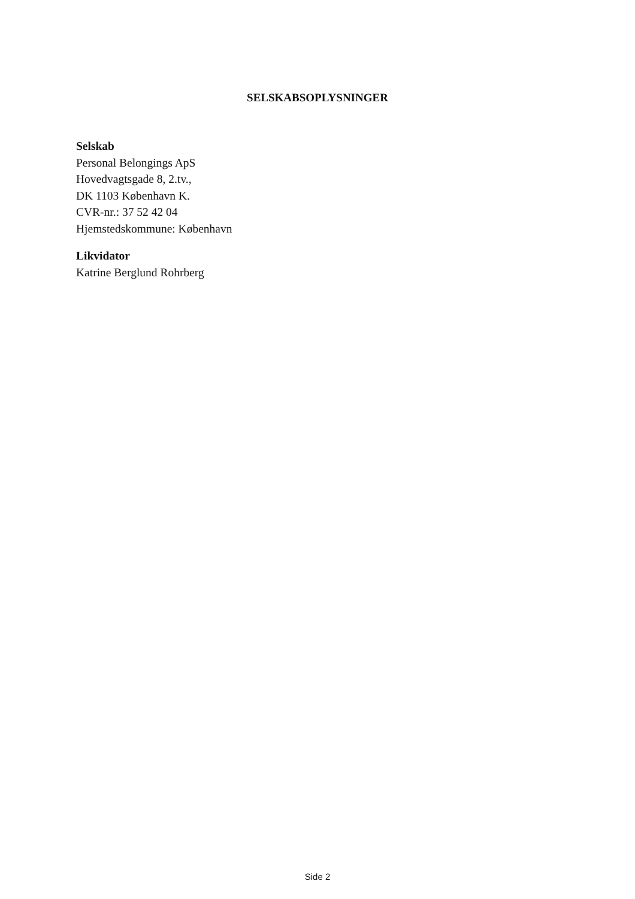SELSKABSOPLYSNINGER
Selskab
Personal Belongings ApS
Hovedvagtsgade 8, 2.tv.,
DK 1103 København K.
CVR-nr.: 37 52 42 04
Hjemstedskommune: København
Likvidator
Katrine Berglund Rohrberg
Side 2